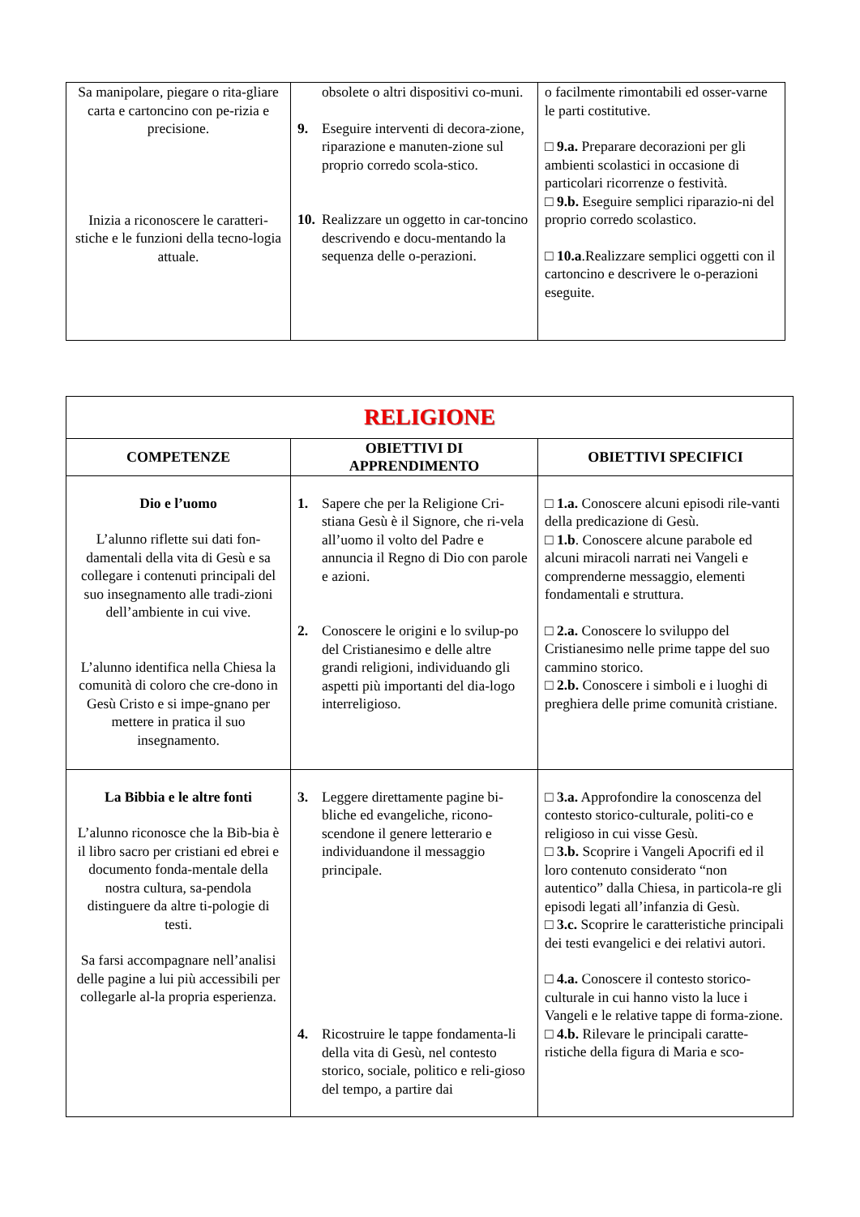| Sa manipolare, piegare o rita-gliare carta e cartoncino con pe-rizia e precisione. Inizia a riconoscere le caratteri-stiche e le funzioni della tecno-logia attuale. | obsolete o altri dispositivi co-muni. 9. Eseguire interventi di decora-zione, riparazione e manuten-zione sul proprio corredo scola-stico. 10. Realizzare un oggetto in car-toncino descrivendo e docu-mentando la sequenza delle o-perazioni. | o facilmente rimontabili ed osser-varne le parti costitutive. □ 9.a. Preparare decorazioni per gli ambienti scolastici in occasione di particolari ricorrenze o festività. □ 9.b. Eseguire semplici riparazio-ni del proprio corredo scolastico. □ 10.a .Realizzare semplici oggetti con il cartoncino e descrivere le o-perazioni eseguite. |
| RELIGIONE | | |
| COMPETENZE | OBIETTIVI DI APPRENDIMENTO | OBIETTIVI SPECIFICI |
| Dio e l’uomo L’alunno riflette sui dati fon-damentali della vita di Gesù e sa collegare i contenuti principali del suo insegnamento alle tradi-zioni dell’ambiente in cui vive. L’alunno identifica nella Chiesa la comunità di coloro che cre-dono in Gesù Cristo e si impe-gnano per mettere in pratica il suo insegnamento. | 1. Sapere che per la Religione Cri-stiana Gesù è il Signore, che ri-vela all’uomo il volto del Padre e annuncia il Regno di Dio con parole e azioni. 2. Conoscere le origini e lo svilup-po del Cristianesimo e delle altre grandi religioni, individuando gli aspetti più importanti del dia-logo interreligioso. | □ 1.a. Conoscere alcuni episodi rile-vanti della predicazione di Gesù. □ 1.b . Conoscere alcune parabole ed alcuni miracoli narrati nei Vangeli e comprenderne messaggio, elementi fondamentali e struttura. □ 2.a. Conoscere lo sviluppo del Cristianesimo nelle prime tappe del suo cammino storico. □ 2.b. Conoscere i simboli e i luoghi di preghiera delle prime comunità cristiane. |
| La Bibbia e le altre fonti L’alunno riconosce che la Bib-bia è il libro sacro per cristiani ed ebrei e documento fonda-mentale della nostra cultura, sa-pendola distinguere da altre ti-pologie di testi. Sa farsi accompagnare nell’analisi delle pagine a lui più accessibili per collegarle al-la propria esperienza. | 3. Leggere direttamente pagine bi-bliche ed evangeliche, ricono-scendone il genere letterario e individuandone il messaggio principale. 4. Ricostruire le tappe fondamenta-li della vita di Gesù, nel contesto storico, sociale, politico e reli-gioso del tempo, a partire dai | □ 3.a. Approfondire la conoscenza del contesto storico-culturale, politi-co e religioso in cui visse Gesù. □ 3.b. Scoprire i Vangeli Apocrifi ed il loro contenuto considerato “non autentico” dalla Chiesa, in particola-re gli episodi legati all’infanzia di Gesù. □ 3.c. Scoprire le caratteristiche principali dei testi evangelici e dei relativi autori. □ 4.a. Conoscere il contesto storico-culturale in cui hanno visto la luce i Vangeli e le relative tappe di forma-zione. □ 4.b. Rilevare le principali caratte-ristiche della figura di Maria e sco- |